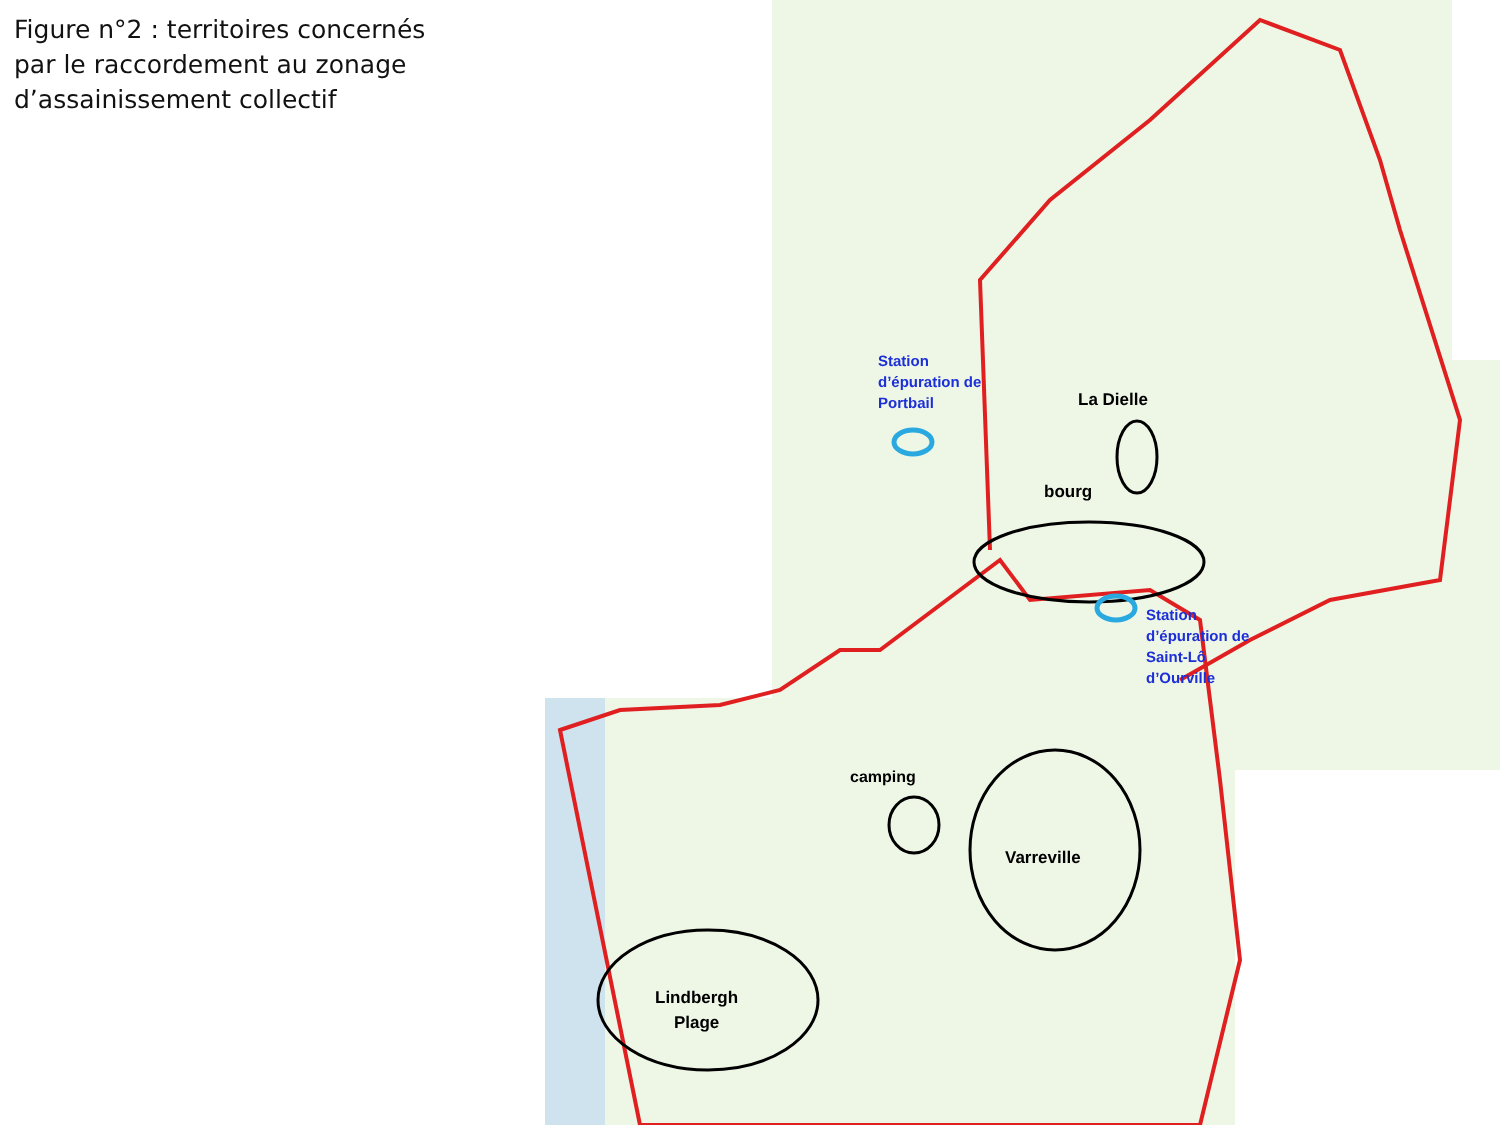Figure n°2 : territoires concernés par le raccordement au zonage d’assainissement collectif
Station
d’épuration de
Portbail
Station
d’épuration de
Saint-Lô
d’Ourville
La Dielle
bourg
camping
Varreville
Lindbergh
Plage